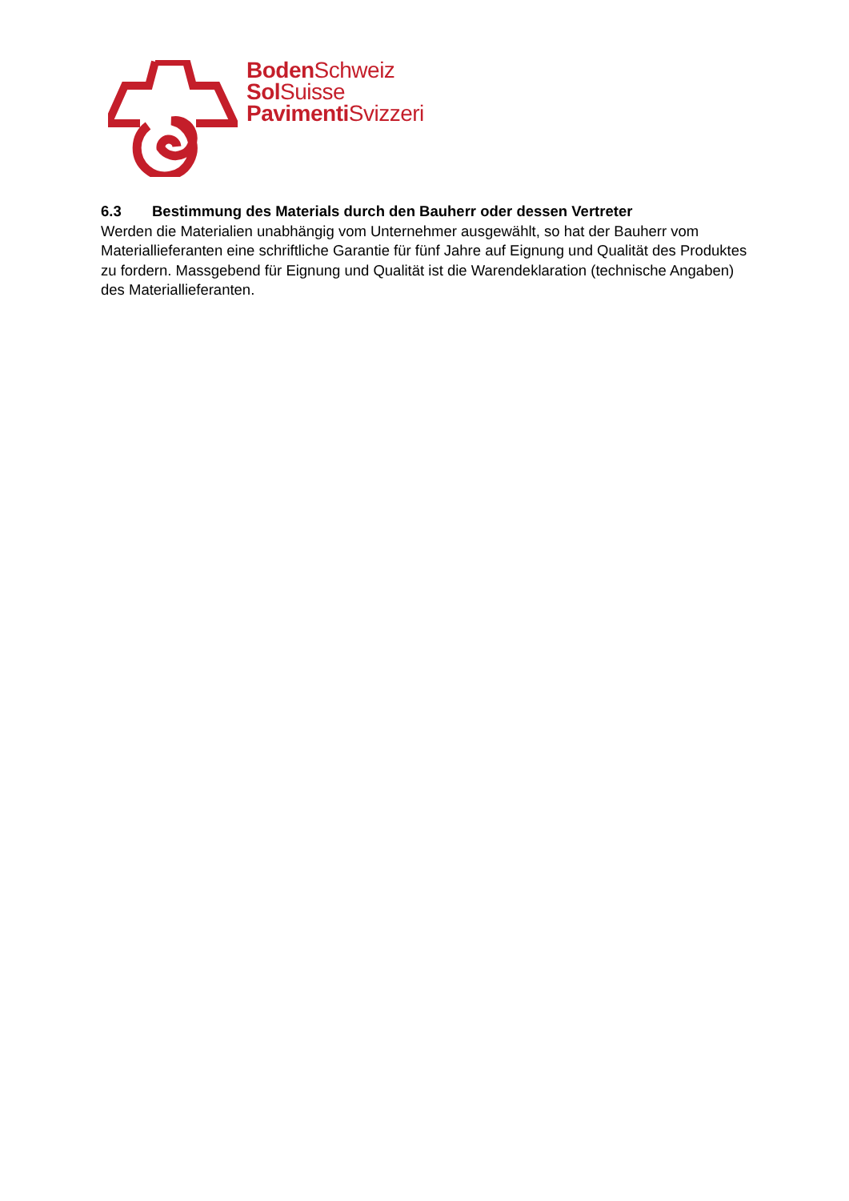Boden Schweiz
Sol Suisse
Pavimenti Svizzeri
6.3 Bestimmung des Materials durch den Bauherr oder dessen Vertreter
Werden die Materialien unabhängig vom Unternehmer ausgewählt, so hat der Bauherr vom Materiallieferanten eine schriftliche Garantie für fünf Jahre auf Eignung und Qualität des Produktes zu fordern. Massgebend für Eignung und Qualität ist die Warendeklaration (technische Angaben) des Materiallieferanten.